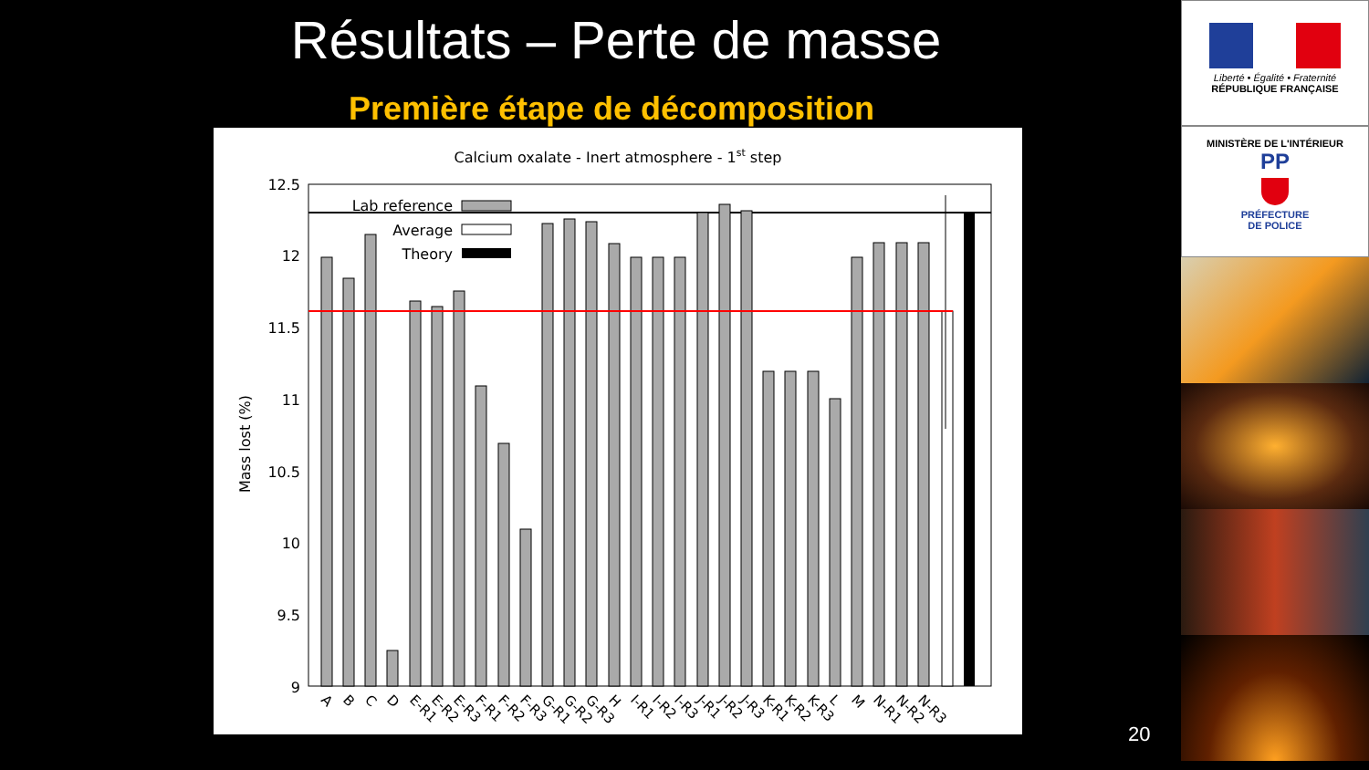Résultats – Perte de masse
Première étape de décomposition
Calcium oxalate - Inert atmosphere - 1st step
12.5
12
11.5
11
10.5
10
9.5
9
Mass lost (%)
Lab reference
Average
Theory
A
B
C
D
E-R1
E-R2
E-R3
F-R1
F-R2
F-R3
G-R1
G-R2
G-R3
H
I-R1
I-R2
I-R3
J-R1
J-R2
J-R3
K-R1
K-R2
K-R3
L
M
N-R1
N-R2
N-R3
20
Liberté • Égalité • Fraternité
RÉPUBLIQUE FRANÇAISE
MINISTÈRE DE L'INTÉRIEUR
PP
PRÉFECTURE
DE POLICE